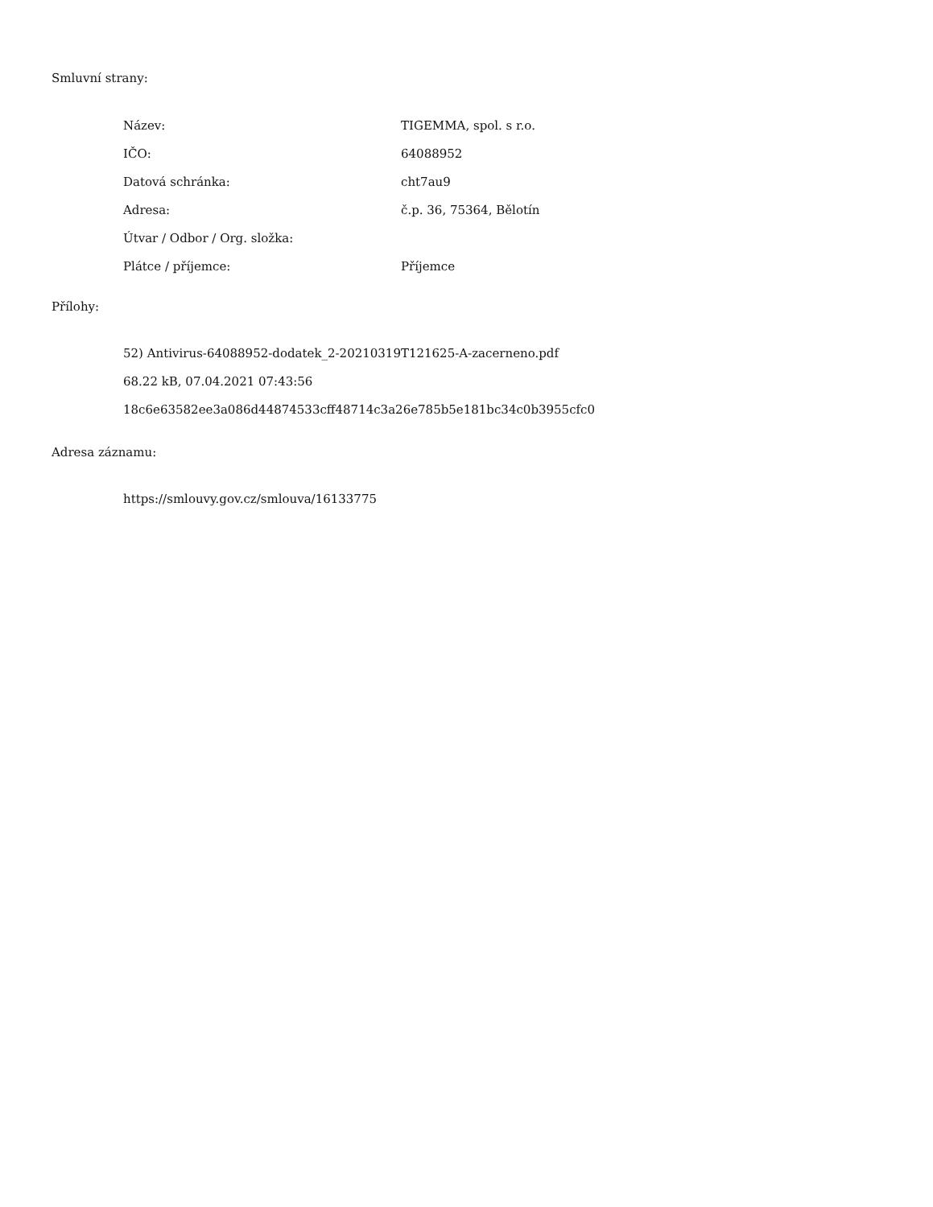Smluvní strany:
| Název: | TIGEMMA, spol. s r.o. |
| IČO: | 64088952 |
| Datová schránka: | cht7au9 |
| Adresa: | č.p. 36, 75364, Bělotín |
| Útvar / Odbor / Org. složka: | |
| Plátce / příjemce: | Příjemce |
Přílohy:
52) Antivirus-64088952-dodatek_2-20210319T121625-A-zacerneno.pdf
68.22 kB, 07.04.2021 07:43:56
18c6e63582ee3a086d44874533cff48714c3a26e785b5e181bc34c0b3955cfc0
Adresa záznamu:
https://smlouvy.gov.cz/smlouva/16133775